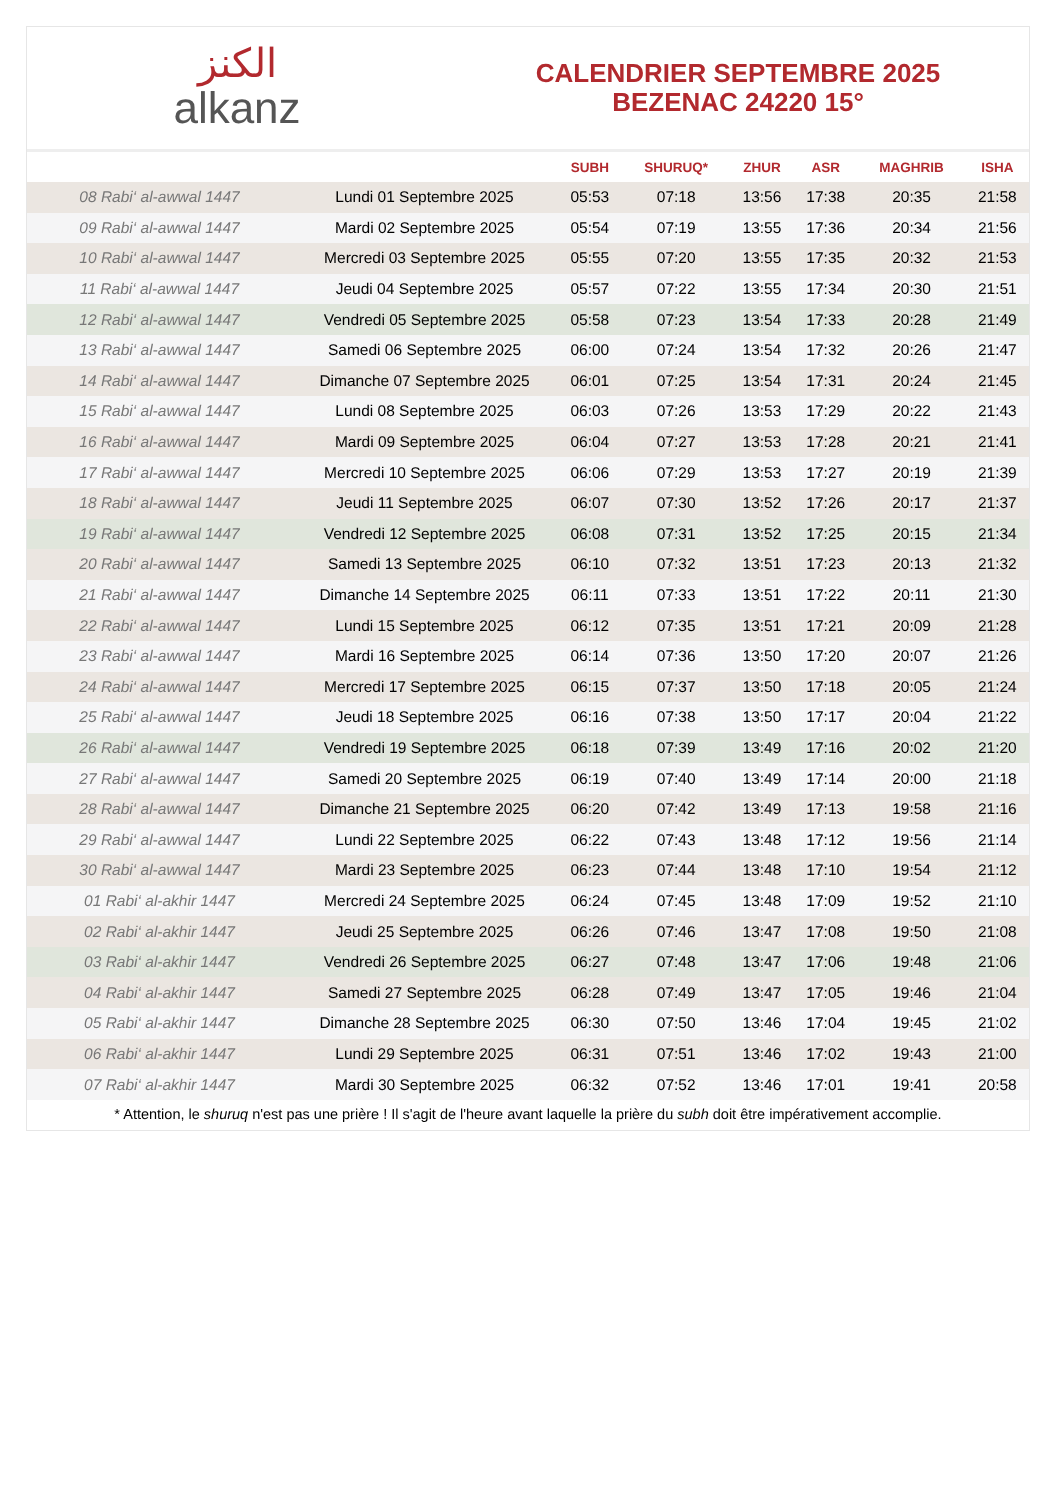ﺍﻟﻜﻨﺰ
alkanz
CALENDRIER SEPTEMBRE 2025
BEZENAC 24220 15°
| | | SUBH | SHURUQ* | ZHUR | ASR | MAGHRIB | ISHA |
| --- | --- | --- | --- | --- | --- | --- | --- |
| 08 Rabi‘ al-awwal 1447 | Lundi 01 Septembre 2025 | 05:53 | 07:18 | 13:56 | 17:38 | 20:35 | 21:58 |
| 09 Rabi‘ al-awwal 1447 | Mardi 02 Septembre 2025 | 05:54 | 07:19 | 13:55 | 17:36 | 20:34 | 21:56 |
| 10 Rabi‘ al-awwal 1447 | Mercredi 03 Septembre 2025 | 05:55 | 07:20 | 13:55 | 17:35 | 20:32 | 21:53 |
| 11 Rabi‘ al-awwal 1447 | Jeudi 04 Septembre 2025 | 05:57 | 07:22 | 13:55 | 17:34 | 20:30 | 21:51 |
| 12 Rabi‘ al-awwal 1447 | Vendredi 05 Septembre 2025 | 05:58 | 07:23 | 13:54 | 17:33 | 20:28 | 21:49 |
| 13 Rabi‘ al-awwal 1447 | Samedi 06 Septembre 2025 | 06:00 | 07:24 | 13:54 | 17:32 | 20:26 | 21:47 |
| 14 Rabi‘ al-awwal 1447 | Dimanche 07 Septembre 2025 | 06:01 | 07:25 | 13:54 | 17:31 | 20:24 | 21:45 |
| 15 Rabi‘ al-awwal 1447 | Lundi 08 Septembre 2025 | 06:03 | 07:26 | 13:53 | 17:29 | 20:22 | 21:43 |
| 16 Rabi‘ al-awwal 1447 | Mardi 09 Septembre 2025 | 06:04 | 07:27 | 13:53 | 17:28 | 20:21 | 21:41 |
| 17 Rabi‘ al-awwal 1447 | Mercredi 10 Septembre 2025 | 06:06 | 07:29 | 13:53 | 17:27 | 20:19 | 21:39 |
| 18 Rabi‘ al-awwal 1447 | Jeudi 11 Septembre 2025 | 06:07 | 07:30 | 13:52 | 17:26 | 20:17 | 21:37 |
| 19 Rabi‘ al-awwal 1447 | Vendredi 12 Septembre 2025 | 06:08 | 07:31 | 13:52 | 17:25 | 20:15 | 21:34 |
| 20 Rabi‘ al-awwal 1447 | Samedi 13 Septembre 2025 | 06:10 | 07:32 | 13:51 | 17:23 | 20:13 | 21:32 |
| 21 Rabi‘ al-awwal 1447 | Dimanche 14 Septembre 2025 | 06:11 | 07:33 | 13:51 | 17:22 | 20:11 | 21:30 |
| 22 Rabi‘ al-awwal 1447 | Lundi 15 Septembre 2025 | 06:12 | 07:35 | 13:51 | 17:21 | 20:09 | 21:28 |
| 23 Rabi‘ al-awwal 1447 | Mardi 16 Septembre 2025 | 06:14 | 07:36 | 13:50 | 17:20 | 20:07 | 21:26 |
| 24 Rabi‘ al-awwal 1447 | Mercredi 17 Septembre 2025 | 06:15 | 07:37 | 13:50 | 17:18 | 20:05 | 21:24 |
| 25 Rabi‘ al-awwal 1447 | Jeudi 18 Septembre 2025 | 06:16 | 07:38 | 13:50 | 17:17 | 20:04 | 21:22 |
| 26 Rabi‘ al-awwal 1447 | Vendredi 19 Septembre 2025 | 06:18 | 07:39 | 13:49 | 17:16 | 20:02 | 21:20 |
| 27 Rabi‘ al-awwal 1447 | Samedi 20 Septembre 2025 | 06:19 | 07:40 | 13:49 | 17:14 | 20:00 | 21:18 |
| 28 Rabi‘ al-awwal 1447 | Dimanche 21 Septembre 2025 | 06:20 | 07:42 | 13:49 | 17:13 | 19:58 | 21:16 |
| 29 Rabi‘ al-awwal 1447 | Lundi 22 Septembre 2025 | 06:22 | 07:43 | 13:48 | 17:12 | 19:56 | 21:14 |
| 30 Rabi‘ al-awwal 1447 | Mardi 23 Septembre 2025 | 06:23 | 07:44 | 13:48 | 17:10 | 19:54 | 21:12 |
| 01 Rabi‘ al-akhir 1447 | Mercredi 24 Septembre 2025 | 06:24 | 07:45 | 13:48 | 17:09 | 19:52 | 21:10 |
| 02 Rabi‘ al-akhir 1447 | Jeudi 25 Septembre 2025 | 06:26 | 07:46 | 13:47 | 17:08 | 19:50 | 21:08 |
| 03 Rabi‘ al-akhir 1447 | Vendredi 26 Septembre 2025 | 06:27 | 07:48 | 13:47 | 17:06 | 19:48 | 21:06 |
| 04 Rabi‘ al-akhir 1447 | Samedi 27 Septembre 2025 | 06:28 | 07:49 | 13:47 | 17:05 | 19:46 | 21:04 |
| 05 Rabi‘ al-akhir 1447 | Dimanche 28 Septembre 2025 | 06:30 | 07:50 | 13:46 | 17:04 | 19:45 | 21:02 |
| 06 Rabi‘ al-akhir 1447 | Lundi 29 Septembre 2025 | 06:31 | 07:51 | 13:46 | 17:02 | 19:43 | 21:00 |
| 07 Rabi‘ al-akhir 1447 | Mardi 30 Septembre 2025 | 06:32 | 07:52 | 13:46 | 17:01 | 19:41 | 20:58 |
* Attention, le shuruq n'est pas une prière ! Il s'agit de l'heure avant laquelle la prière du subh doit être impérativement accomplie.